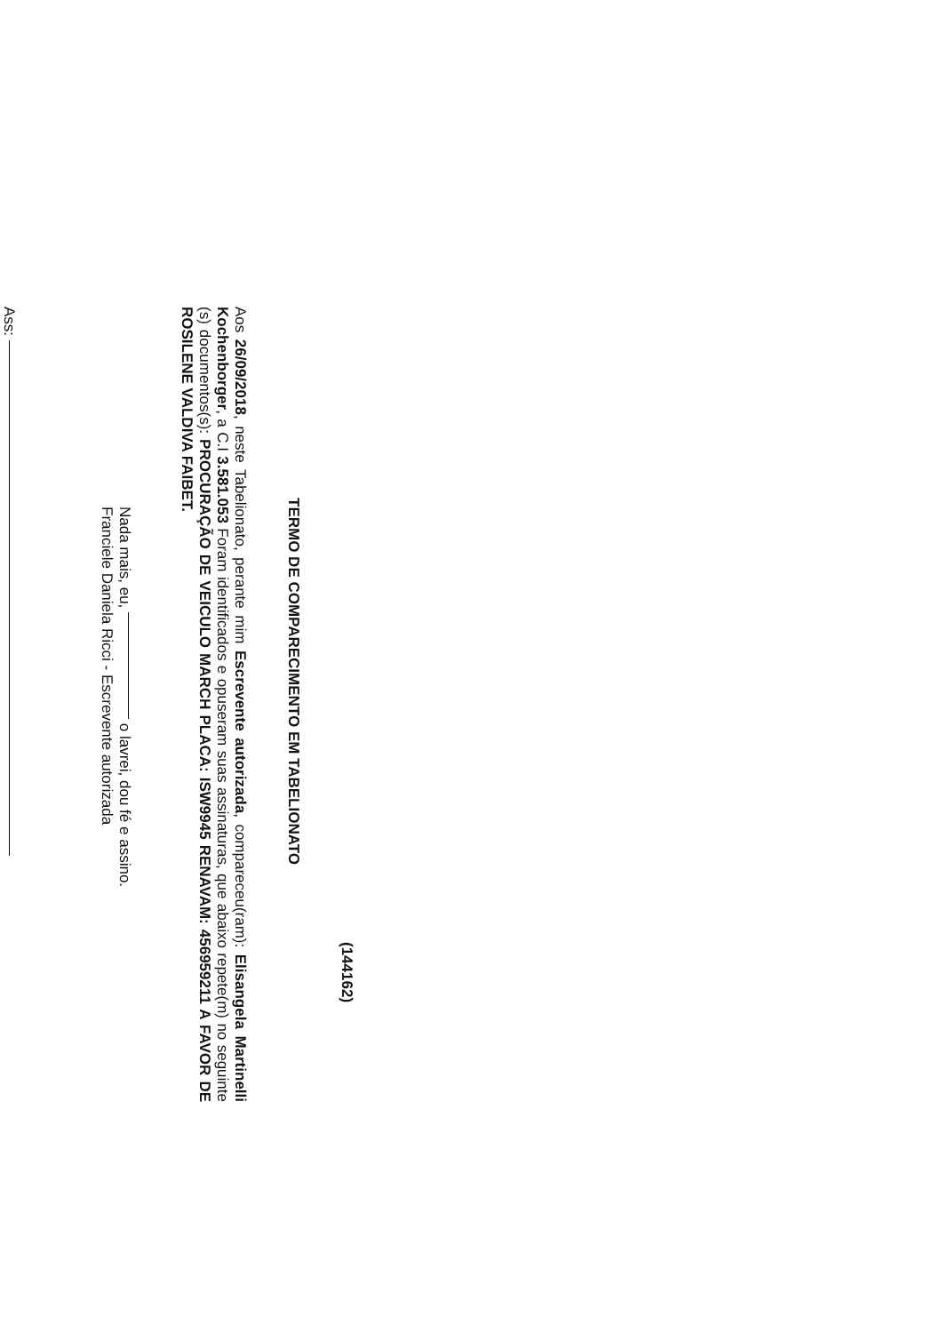(144162)
TERMO DE COMPARECIMENTO EM TABELIONATO
Aos 26/09/2018, neste Tabelionato, perante mim Escrevente autorizada, compareceu(ram): Elisangela Martinelli Kochenborger, a C.I 3.581.053 Foram identificados e opuseram suas assinaturas, que abaixo repete(m) no seguinte (s) documentos(s): PROCURAÇÃO DE VEICULO MARCH PLACA: ISW9945 RENAVAM: 456959211 A FAVOR DE ROSILENE VALDIVA FAIBET.
Nada mais, eu, o lavrei, dou fé e assino.
Franciele Daniela Ricci - Escrevente autorizada
Ass: